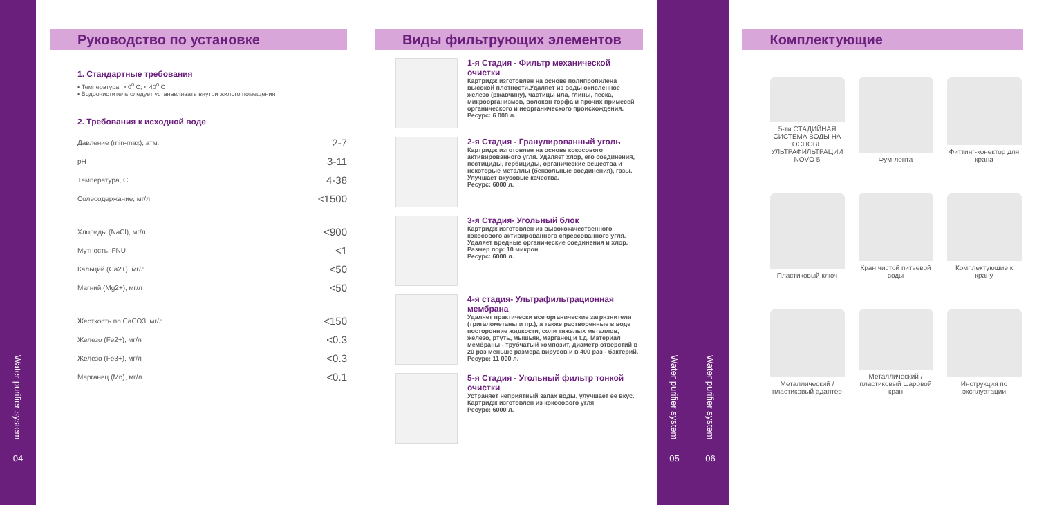Water purifier system
04
Руководство по установке
1. Стандартные требования
• Температура: > 0<sup>0</sup> С; < 40<sup>0</sup> С
• Водоочиститель следует устанавливать внутри жилого помещения
2. Требования к исходной воде
| Давление (min-max), атм. | 2-7 |
| pH | 3-11 |
| Температура, С | 4-38 |
| Солесодержание, мг/л | <1500 |
| Хлориды (NaCl), мг/л | <900 |
| Мутность, FNU | <1 |
| Кальций (Ca2+), мг/л | <50 |
| Магний (Mg2+), мг/л | <50 |
| Жесткость по CaCO3, мг/л | <150 |
| Железо (Fe2+), мг/л | <0.3 |
| Железо (Fe3+), мг/л | <0.3 |
| Марганец (Mn), мг/л | <0.1 |
Виды фильтрующих элементов
1-я Стадия - Фильтр механической очистки
Картридж изготовлен на основе полипропилена высокой плотности.Удаляет из воды окисленное железо (ржавчину), частицы ила, глины, песка, микроорганизмов, волокон торфа и прочих примесей органического и неорганического происхождения.
Ресурс: 6 000 л.
2-я Стадия - Гранулированный уголь
Картридж изготовлен на основе кокосового активированного угля. Удаляет хлор, его соединения, пестициды, гербициды, органические вещества и некоторые металлы (бензольные соединения), газы. Улучшает вкусовые качества.
Ресурс: 6000 л.
3-я Стадия- Угольный блок
Картридж изготовлен из высококачественного кокосового активированного спрессованного угля. Удаляет вредные органические соединения и хлор. Размер пор: 10 микрон
Ресурс: 6000 л.
4-я стадия- Ультрафильтрационная мембрана
Удаляет практически все органические загрязнители (тригалометаны и пр.), а также растворенные в воде посторонние жидкости, соли тяжелых металлов, железо, ртуть, мышьяк, марганец и т.д. Материал мембраны - трубчатый композит, диаметр отверстий в 20 раз меньше размера вирусов и в 400 раз - бактерий.
Ресурс: 11 000 л.
5-я Стадия - Угольный фильтр тонкой очистки
Устраняет неприятный запах воды, улучшает ее вкус. Картридж изготовлен из кокосового угля
Ресурс: 6000 л.
Water purifier system
05
Water purifier system
06
Комплектующие
5-ти СТАДИЙНАЯ СИСТЕМА ВОДЫ НА ОСНОВЕ УЛЬТРАФИЛЬТРАЦИИ NOVO 5
Фум-лента
Фиттинг-конектор для крана
Пластиковый ключ
Кран чистой питьевой воды
Комплектующие к крану
Металлический / пластиковый адаптер
Металлический / пластиковый шаровой кран
Инструкция по эксплуатации